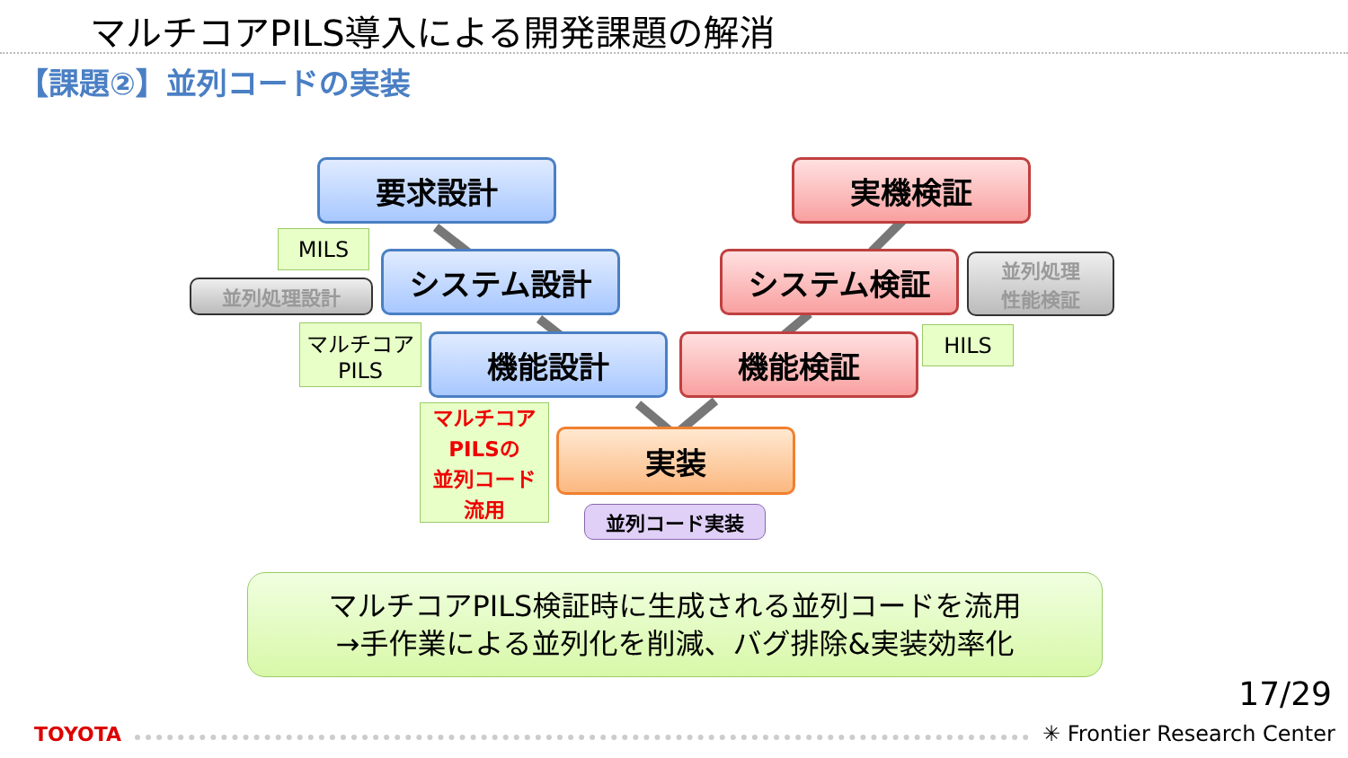マルチコアPILS導入による開発課題の解消
【課題②】並列コードの実装
要求設計 実機検証
MILS
並列処理設計
システム設計 システム検証
並列処理
性能検証
マルチコア
PILS
機能設計 機能検証 HILS
マルチコア
PILSの
並列コード
流用
実装
並列コード実装
マルチコアPILS検証時に生成される並列コードを流用
→手作業による並列化を削減、バグ排除&実装効率化
17/29
TOYOTA ✳ Frontier Research Center